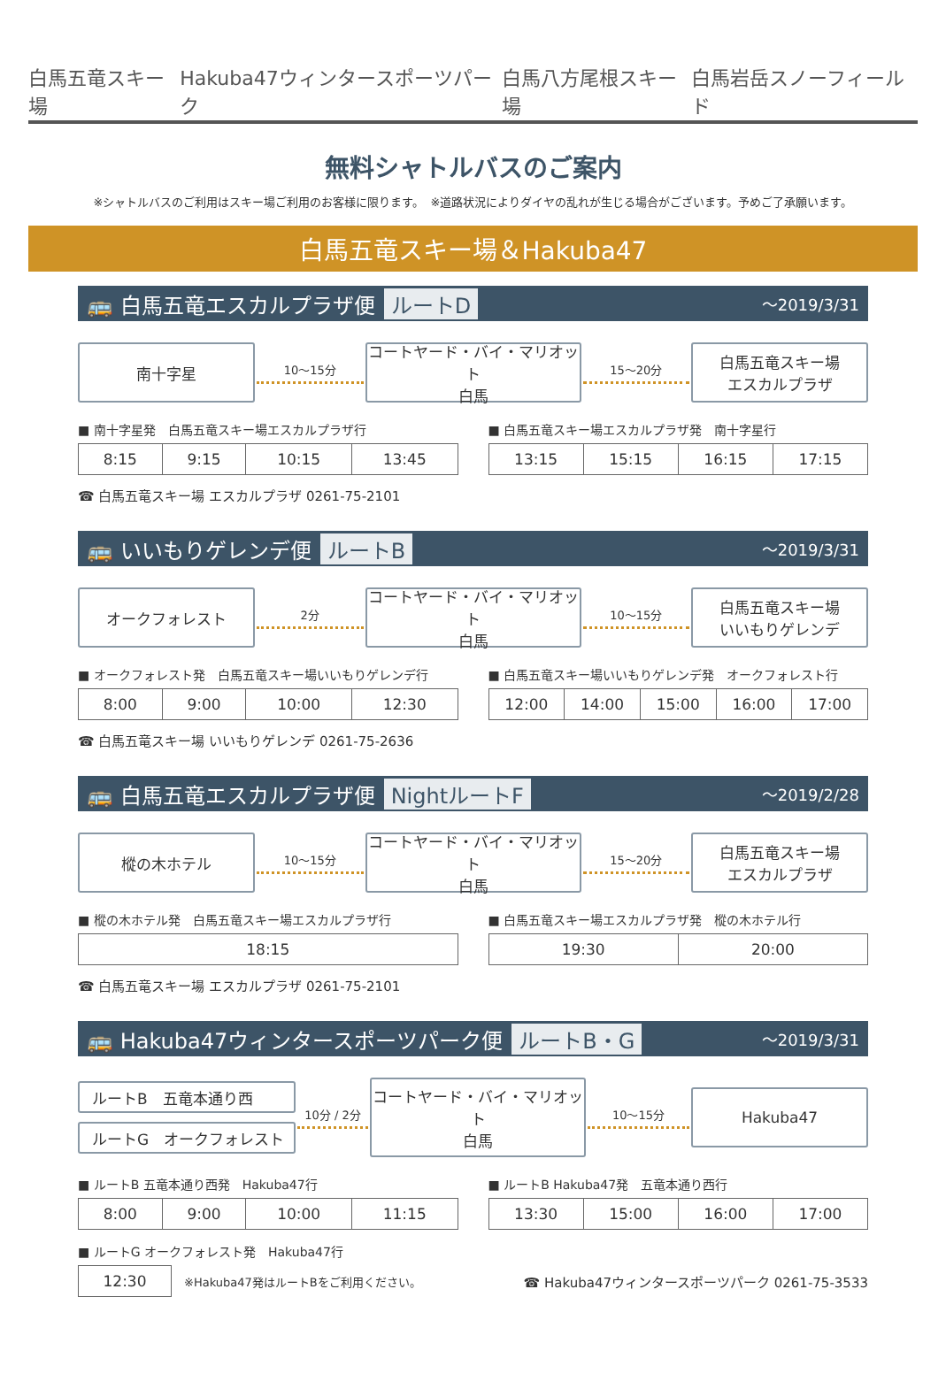白馬五竜スキー場 Hakuba47ウィンタースポーツパーク 白馬八方尾根スキー場 白馬岩岳スノーフィールド
無料シャトルバスのご案内
※シャトルバスのご利用はスキー場ご利用のお客様に限ります。　※道路状況によりダイヤの乱れが生じる場合がございます。予めご了承願います。
白馬五竜スキー場＆Hakuba47
🚌 白馬五竜エスカルプラザ便 ルートD ～2019/3/31
南十字星
10～15分
コートヤード・バイ・マリオット
白馬
15～20分
白馬五竜スキー場
エスカルプラザ
■ 南十字星発　白馬五竜スキー場エスカルプラザ行
| 8:15 | 9:15 | 10:15 | 13:45 |
■ 白馬五竜スキー場エスカルプラザ発　南十字星行
| 13:15 | 15:15 | 16:15 | 17:15 |
☎ 白馬五竜スキー場 エスカルプラザ 0261-75-2101
🚌 いいもりゲレンデ便 ルートB ～2019/3/31
オークフォレスト
2分
コートヤード・バイ・マリオット
白馬
10～15分
白馬五竜スキー場
いいもりゲレンデ
■ オークフォレスト発　白馬五竜スキー場いいもりゲレンデ行
| 8:00 | 9:00 | 10:00 | 12:30 |
■ 白馬五竜スキー場いいもりゲレンデ発　オークフォレスト行
| 12:00 | 14:00 | 15:00 | 16:00 | 17:00 |
☎ 白馬五竜スキー場 いいもりゲレンデ 0261-75-2636
🚌 白馬五竜エスカルプラザ便 NightルートF ～2019/2/28
樅の木ホテル
10～15分
コートヤード・バイ・マリオット
白馬
15～20分
白馬五竜スキー場
エスカルプラザ
■ 樅の木ホテル発　白馬五竜スキー場エスカルプラザ行
| 18:15 |
■ 白馬五竜スキー場エスカルプラザ発　樅の木ホテル行
| 19:30 | 20:00 |
☎ 白馬五竜スキー場 エスカルプラザ 0261-75-2101
🚌 Hakuba47ウィンタースポーツパーク便 ルートB・G ～2019/3/31
ルートB　五竜本通り西
ルートG　オークフォレスト
10分 / 2分
コートヤード・バイ・マリオット
白馬
10～15分
Hakuba47
■ ルートB 五竜本通り西発　Hakuba47行
| 8:00 | 9:00 | 10:00 | 11:15 |
■ ルートB Hakuba47発　五竜本通り西行
| 13:30 | 15:00 | 16:00 | 17:00 |
■ ルートG オークフォレスト発　Hakuba47行
| 12:30 |
※Hakuba47発はルートBをご利用ください。 ☎ Hakuba47ウィンタースポーツパーク 0261-75-3533